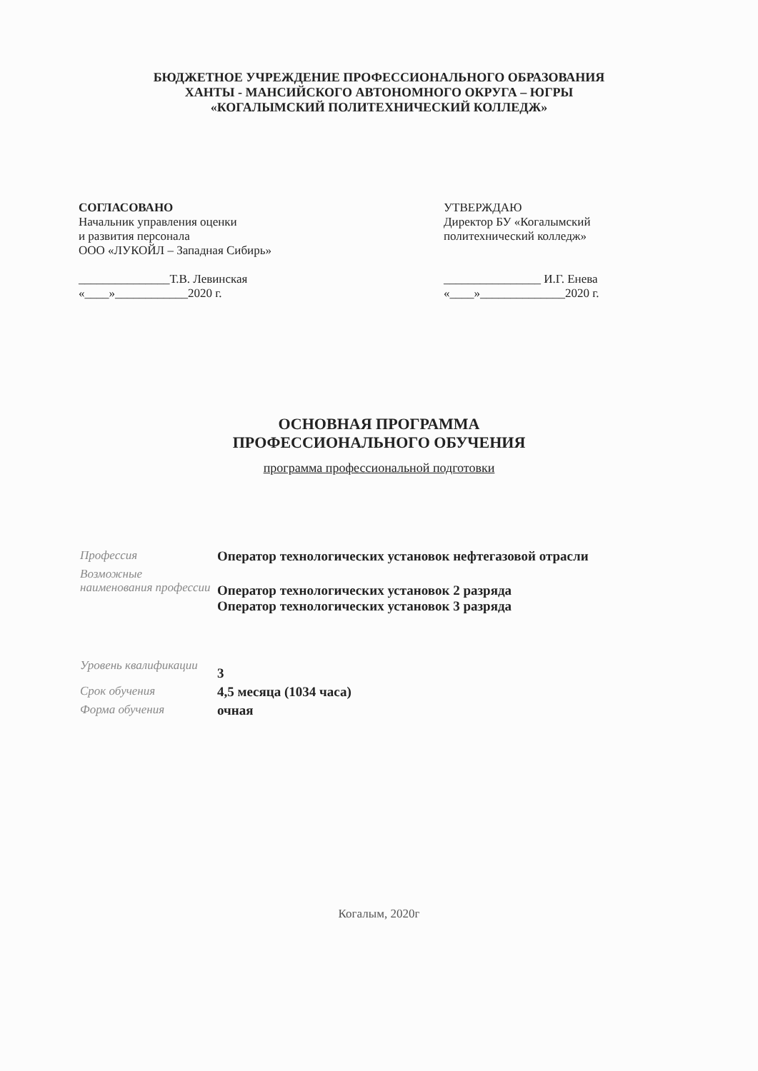БЮДЖЕТНОЕ УЧРЕЖДЕНИЕ ПРОФЕССИОНАЛЬНОГО ОБРАЗОВАНИЯ
ХАНТЫ - МАНСИЙСКОГО АВТОНОМНОГО ОКРУГА – ЮГРЫ
«КОГАЛЫМСКИЙ ПОЛИТЕХНИЧЕСКИЙ КОЛЛЕДЖ»
СОГЛАСОВАНО
Начальник управления оценки
и развития персонала
ООО «ЛУКОЙЛ – Западная Сибирь»
_______________Т.В. Левинская
«____»____________2020 г.
УТВЕРЖДАЮ
Директор БУ «Когалымский
политехнический колледж»
________________ И.Г. Енева
«____»______________2020 г.
ОСНОВНАЯ ПРОГРАММА
ПРОФЕССИОНАЛЬНОГО ОБУЧЕНИЯ
программа профессиональной подготовки
| Профессия | Оператор технологических установок нефтегазовой отрасли |
| Возможные наименования профессии | Оператор технологических установок 2 разряда Оператор технологических установок 3 разряда |
| Уровень квалификации | 3 |
| Срок обучения | 4,5 месяца (1034 часа) |
| Форма обучения | очная |
Когалым, 2020г